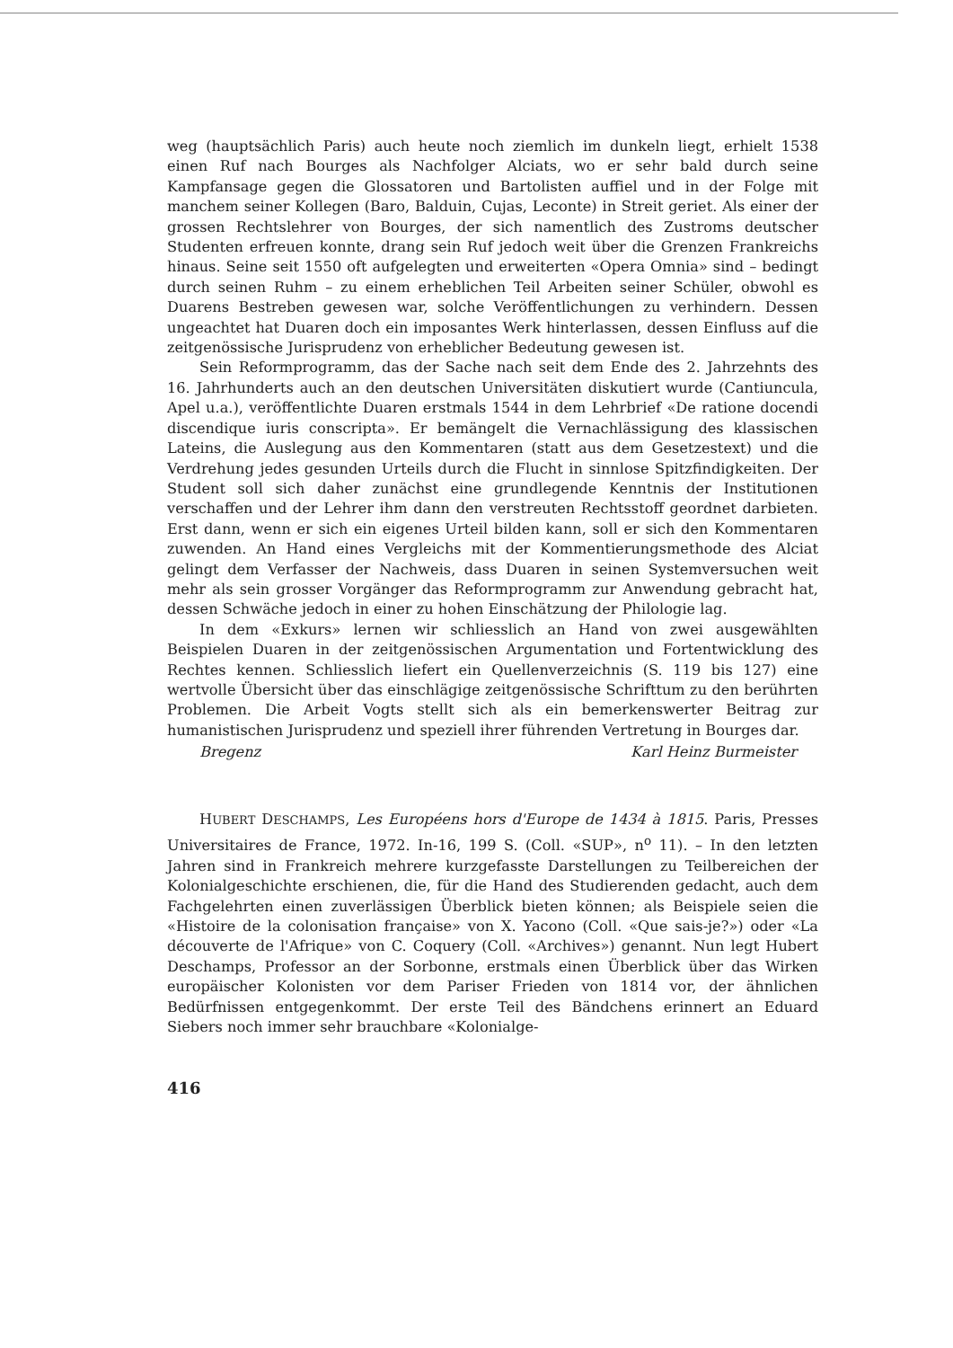weg (hauptsächlich Paris) auch heute noch ziemlich im dunkeln liegt, erhielt 1538 einen Ruf nach Bourges als Nachfolger Alciats, wo er sehr bald durch seine Kampfansage gegen die Glossatoren und Bartolisten auffiel und in der Folge mit manchem seiner Kollegen (Baro, Balduin, Cujas, Leconte) in Streit geriet. Als einer der grossen Rechtslehrer von Bourges, der sich namentlich des Zustroms deutscher Studenten erfreuen konnte, drang sein Ruf jedoch weit über die Grenzen Frankreichs hinaus. Seine seit 1550 oft aufgelegten und erweiterten «Opera Omnia» sind – bedingt durch seinen Ruhm – zu einem erheblichen Teil Arbeiten seiner Schüler, obwohl es Duarens Bestreben gewesen war, solche Veröffentlichungen zu verhindern. Dessen ungeachtet hat Duaren doch ein imposantes Werk hinterlassen, dessen Einfluss auf die zeitgenössische Jurisprudenz von erheblicher Bedeutung gewesen ist.
Sein Reformprogramm, das der Sache nach seit dem Ende des 2. Jahrzehnts des 16. Jahrhunderts auch an den deutschen Universitäten diskutiert wurde (Cantiuncula, Apel u.a.), veröffentlichte Duaren erstmals 1544 in dem Lehrbrief «De ratione docendi discendique iuris conscripta». Er bemängelt die Vernachlässigung des klassischen Lateins, die Auslegung aus den Kommentaren (statt aus dem Gesetzestext) und die Verdrehung jedes gesunden Urteils durch die Flucht in sinnlose Spitzfindigkeiten. Der Student soll sich daher zunächst eine grundlegende Kenntnis der Institutionen verschaffen und der Lehrer ihm dann den verstreuten Rechtsstoff geordnet darbieten. Erst dann, wenn er sich ein eigenes Urteil bilden kann, soll er sich den Kommentaren zuwenden. An Hand eines Vergleichs mit der Kommentierungsmethode des Alciat gelingt dem Verfasser der Nachweis, dass Duaren in seinen Systemversuchen weit mehr als sein grosser Vorgänger das Reformprogramm zur Anwendung gebracht hat, dessen Schwäche jedoch in einer zu hohen Einschätzung der Philologie lag.
In dem «Exkurs» lernen wir schliesslich an Hand von zwei ausgewählten Beispielen Duaren in der zeitgenössischen Argumentation und Fortentwicklung des Rechtes kennen. Schliesslich liefert ein Quellenverzeichnis (S. 119 bis 127) eine wertvolle Übersicht über das einschlägige zeitgenössische Schrifttum zu den berührten Problemen. Die Arbeit Vogts stellt sich als ein bemerkenswerter Beitrag zur humanistischen Jurisprudenz und speziell ihrer führenden Vertretung in Bourges dar.
Bregenz Karl Heinz Burmeister
HUBERT DESCHAMPS, Les Européens hors d'Europe de 1434 à 1815. Paris, Presses Universitaires de France, 1972. In-16, 199 S. (Coll. «SUP», n<sup>o</sup> 11). – In den letzten Jahren sind in Frankreich mehrere kurzgefasste Darstellungen zu Teilbereichen der Kolonialgeschichte erschienen, die, für die Hand des Studierenden gedacht, auch dem Fachgelehrten einen zuverlässigen Überblick bieten können; als Beispiele seien die «Histoire de la colonisation française» von X. Yacono (Coll. «Que sais-je?») oder «La découverte de l'Afrique» von C. Coquery (Coll. «Archives») genannt. Nun legt Hubert Deschamps, Professor an der Sorbonne, erstmals einen Überblick über das Wirken europäischer Kolonisten vor dem Pariser Frieden von 1814 vor, der ähnlichen Bedürfnissen entgegenkommt. Der erste Teil des Bändchens erinnert an Eduard Siebers noch immer sehr brauchbare «Kolonialge-
416